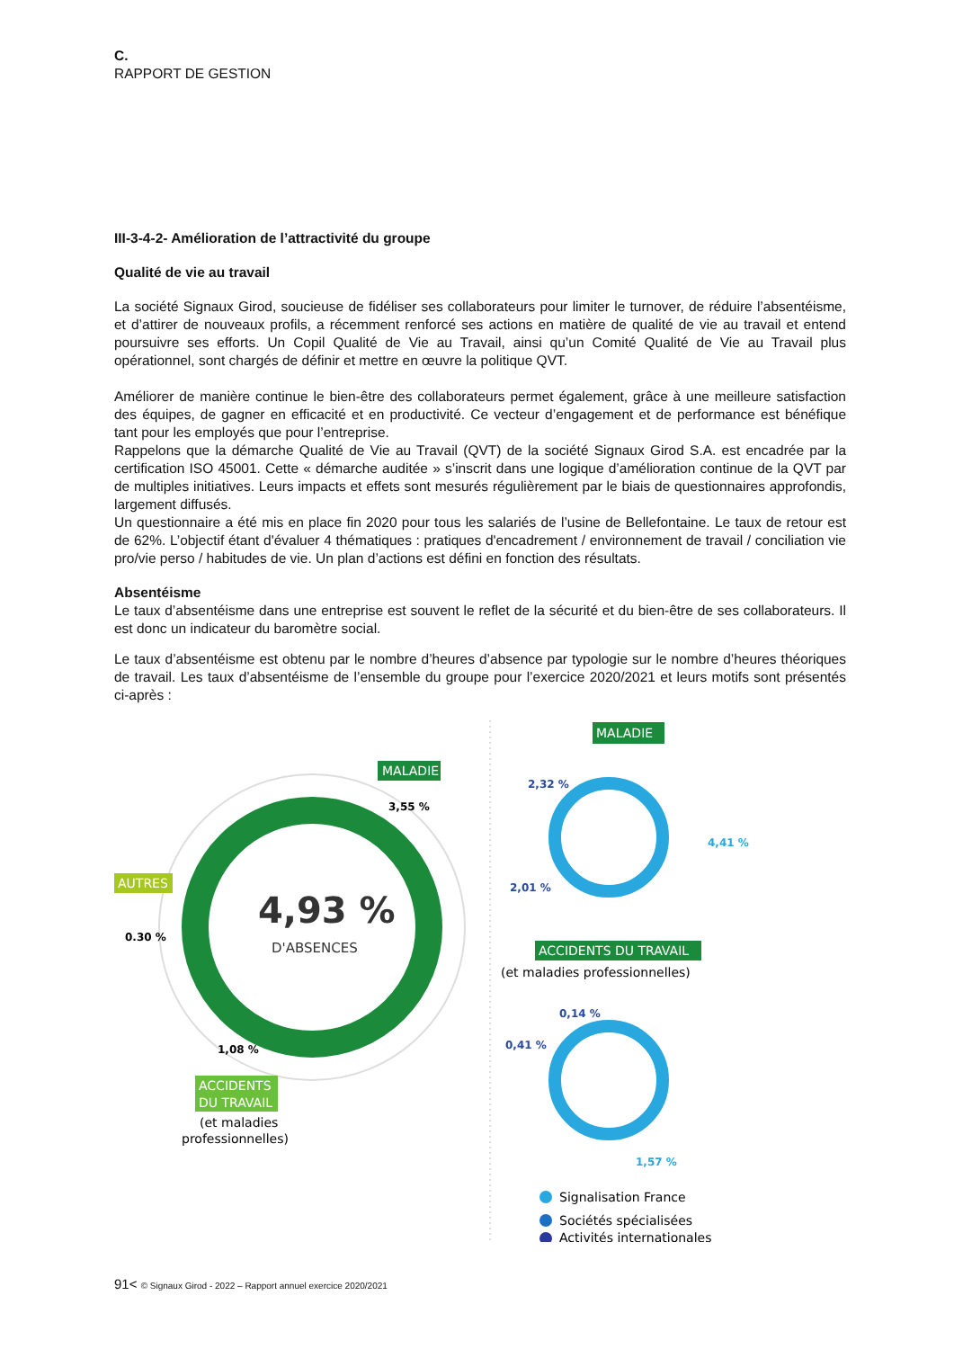C.
RAPPORT DE GESTION
III-3-4-2- Amélioration de l’attractivité du groupe
Qualité de vie au travail
La société Signaux Girod, soucieuse de fidéliser ses collaborateurs pour limiter le turnover, de réduire l’absentéisme, et d’attirer de nouveaux profils, a récemment renforcé ses actions en matière de qualité de vie au travail et entend poursuivre ses efforts. Un Copil Qualité de Vie au Travail, ainsi qu’un Comité Qualité de Vie au Travail plus opérationnel, sont chargés de définir et mettre en œuvre la politique QVT.
Améliorer de manière continue le bien-être des collaborateurs permet également, grâce à une meilleure satisfaction des équipes, de gagner en efficacité et en productivité. Ce vecteur d’engagement et de performance est bénéfique tant pour les employés que pour l’entreprise.
Rappelons que la démarche Qualité de Vie au Travail (QVT) de la société Signaux Girod S.A. est encadrée par la certification ISO 45001. Cette « démarche auditée » s’inscrit dans une logique d’amélioration continue de la QVT par de multiples initiatives. Leurs impacts et effets sont mesurés régulièrement par le biais de questionnaires approfondis, largement diffusés.
Un questionnaire a été mis en place fin 2020 pour tous les salariés de l’usine de Bellefontaine. Le taux de retour est de 62%. L’objectif étant d'évaluer 4 thématiques : pratiques d'encadrement / environnement de travail / conciliation vie pro/vie perso / habitudes de vie. Un plan d’actions est défini en fonction des résultats.
Absentéisme
Le taux d’absentéisme dans une entreprise est souvent le reflet de la sécurité et du bien-être de ses collaborateurs. Il est donc un indicateur du baromètre social.
Le taux d’absentéisme est obtenu par le nombre d’heures d’absence par typologie sur le nombre d’heures théoriques de travail. Les taux d’absentéisme de l’ensemble du groupe pour l’exercice 2020/2021 et leurs motifs sont présentés ci-après :
4,93 %
D'ABSENCES
MALADIE
3,55 %
AUTRES
0.30 %
1,08 %
ACCIDENTS
DU TRAVAIL
(et maladies
professionnelles)
MALADIE
2,32 %
4,41 %
2,01 %
ACCIDENTS DU TRAVAIL
(et maladies professionnelles)
0,14 %
0,41 %
1,57 %
Signalisation France
Sociétés spécialisées
Activités internationales
91< © Signaux Girod - 2022 – Rapport annuel exercice 2020/2021